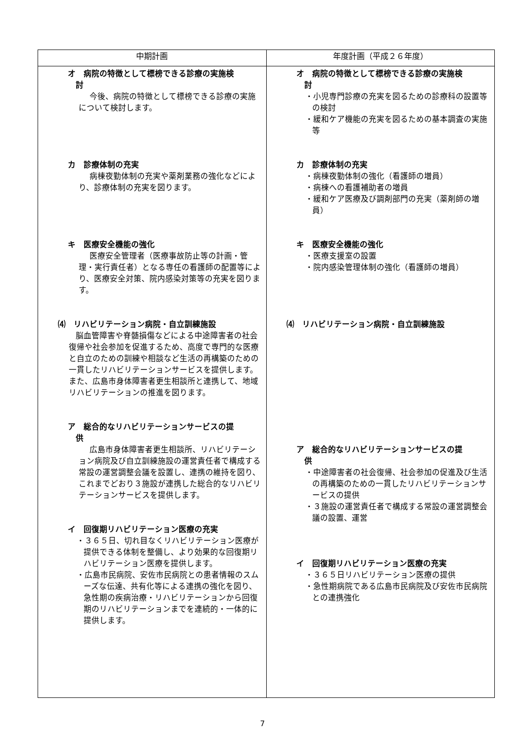| 中期計画 | 年度計画（平成２６年度） |
| --- | --- |
| オ 病院の特徴として標榜できる診療の実施検 討 今後、病院の特徴として標榜できる診療の実施について検討します。 カ 診療体制の充実 病棟夜勤体制の充実や薬剤業務の強化などにより、診療体制の充実を図ります。 キ 医療安全機能の強化 医療安全管理者（医療事故防止等の計画・管理・実行責任者）となる専任の看護師の配置等により、医療安全対策、院内感染対策等の充実を図ります。 ⑷ リハビリテーション病院・自立訓練施設 脳血管障害や脊髄損傷などによる中途障害者の社会復帰や社会参加を促進するため、高度で専門的な医療と自立のための訓練や相談など生活の再構築のための一貫したリハビリテーションサービスを提供します。また、広島市身体障害者更生相談所と連携して、地域リハビリテーションの推進を図ります。 ア 総合的なリハビリテーションサービスの提 供 広島市身体障害者更生相談所、リハビリテーション病院及び自立訓練施設の運営責任者で構成する常設の運営調整会議を設置し、連携の維持を図り、これまでどおり３施設が連携した総合的なリハビリテーションサービスを提供します。 イ 回復期リハビリテーション医療の充実 ・３６５日、切れ目なくリハビリテーション医療が提供できる体制を整備し、より効果的な回復期リハビリテーション医療を提供します。 ・広島市民病院、安佐市民病院との患者情報のスムーズな伝達、共有化等による連携の強化を図り、急性期の疾病治療・リハビリテーションから回復期のリハビリテーションまでを連続的・一体的に提供します。 | オ 病院の特徴として標榜できる診療の実施検 討 ・小児専門診療の充実を図るための診療科の設置等の検討 ・緩和ケア機能の充実を図るための基本調査の実施等 カ 診療体制の充実 ・病棟夜勤体制の強化（看護師の増員） ・病棟への看護補助者の増員 ・緩和ケア医療及び調剤部門の充実（薬剤師の増員） キ 医療安全機能の強化 ・医療支援室の設置 ・院内感染管理体制の強化（看護師の増員） ⑷ リハビリテーション病院・自立訓練施設 ア 総合的なリハビリテーションサービスの提 供 ・中途障害者の社会復帰、社会参加の促進及び生活の再構築のための一貫したリハビリテーションサービスの提供 ・３施設の運営責任者で構成する常設の運営調整会議の設置、運営 イ 回復期リハビリテーション医療の充実 ・３６５日リハビリテーション医療の提供 ・急性期病院である広島市民病院及び安佐市民病院との連携強化 |
7